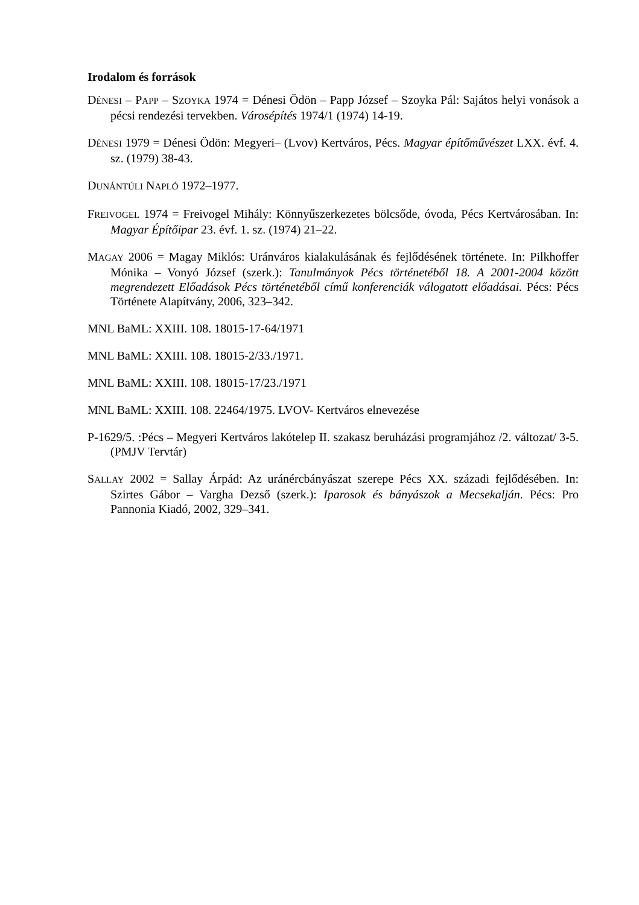Irodalom és források
DÉNESI – PAPP – SZOYKA 1974 = Dénesi Ödön – Papp József – Szoyka Pál: Sajátos helyi vonások a pécsi rendezési tervekben. Városépítés 1974/1 (1974) 14-19.
DÉNESI 1979 = Dénesi Ödön: Megyeri– (Lvov) Kertváros, Pécs. Magyar építőművészet LXX. évf. 4. sz. (1979) 38-43.
DUNÁNTÚLI NAPLÓ 1972–1977.
FREIVOGEL 1974 = Freivogel Mihály: Könnyűszerkezetes bölcsőde, óvoda, Pécs Kertvárosában. In: Magyar Építőipar 23. évf. 1. sz. (1974) 21–22.
MAGAY 2006 = Magay Miklós: Uránváros kialakulásának és fejlődésének története. In: Pilkhoffer Mónika – Vonyó József (szerk.): Tanulmányok Pécs történetéből 18. A 2001-2004 között megrendezett Előadások Pécs történetéből című konferenciák válogatott előadásai. Pécs: Pécs Története Alapítvány, 2006, 323–342.
MNL BaML: XXIII. 108. 18015-17-64/1971
MNL BaML: XXIII. 108. 18015-2/33./1971.
MNL BaML: XXIII. 108. 18015-17/23./1971
MNL BaML: XXIII. 108. 22464/1975. LVOV- Kertváros elnevezése
P-1629/5. :Pécs – Megyeri Kertváros lakótelep II. szakasz beruházási programjához /2. változat/ 3-5. (PMJV Tervtár)
SALLAY 2002 = Sallay Árpád: Az uránércbányászat szerepe Pécs XX. századi fejlődésében. In: Szirtes Gábor – Vargha Dezső (szerk.): Iparosok és bányászok a Mecsekalján. Pécs: Pro Pannonia Kiadó, 2002, 329–341.